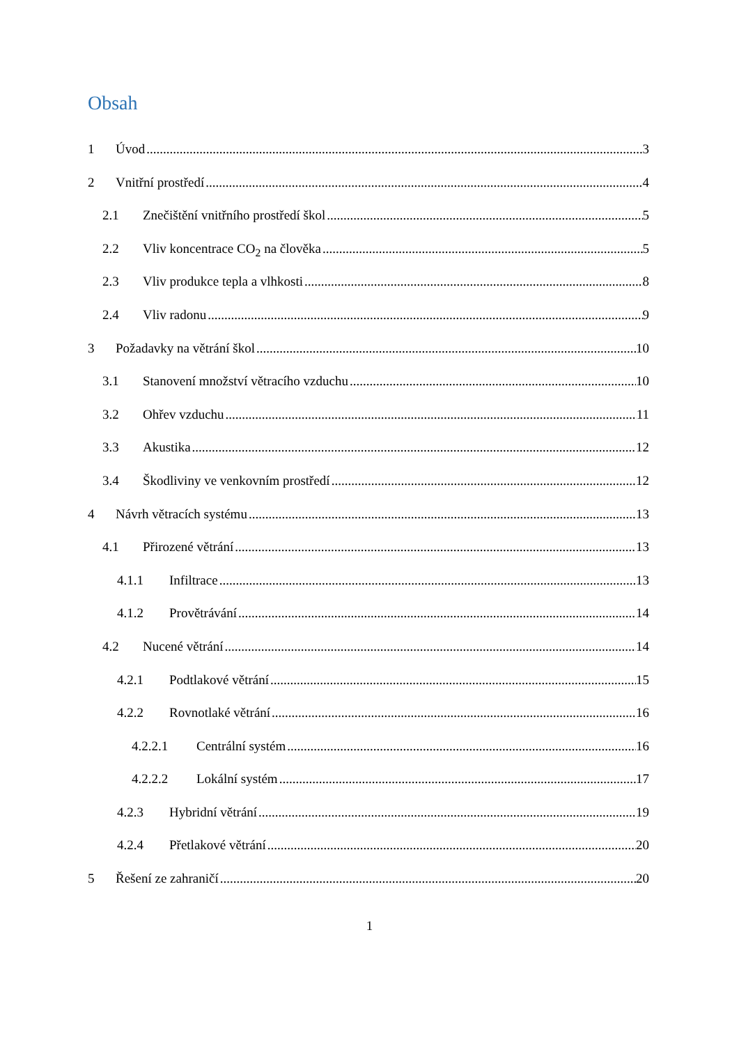Obsah
1 Úvod 3
2 Vnitřní prostředí 4
2.1 Znečištění vnitřního prostředí škol 5
2.2 Vliv koncentrace CO<sub>2</sub> na člověka 5
2.3 Vliv produkce tepla a vlhkosti 8
2.4 Vliv radonu 9
3 Požadavky na větrání škol 10
3.1 Stanovení množství větracího vzduchu 10
3.2 Ohřev vzduchu 11
3.3 Akustika 12
3.4 Škodliviny ve venkovním prostředí 12
4 Návrh větracích systému 13
4.1 Přirozené větrání 13
4.1.1 Infiltrace 13
4.1.2 Provětrávání 14
4.2 Nucené větrání 14
4.2.1 Podtlakové větrání 15
4.2.2 Rovnotlaké větrání 16
4.2.2.1 Centrální systém 16
4.2.2.2 Lokální systém 17
4.2.3 Hybridní větrání 19
4.2.4 Přetlakové větrání 20
5 Řešení ze zahraničí 20
1